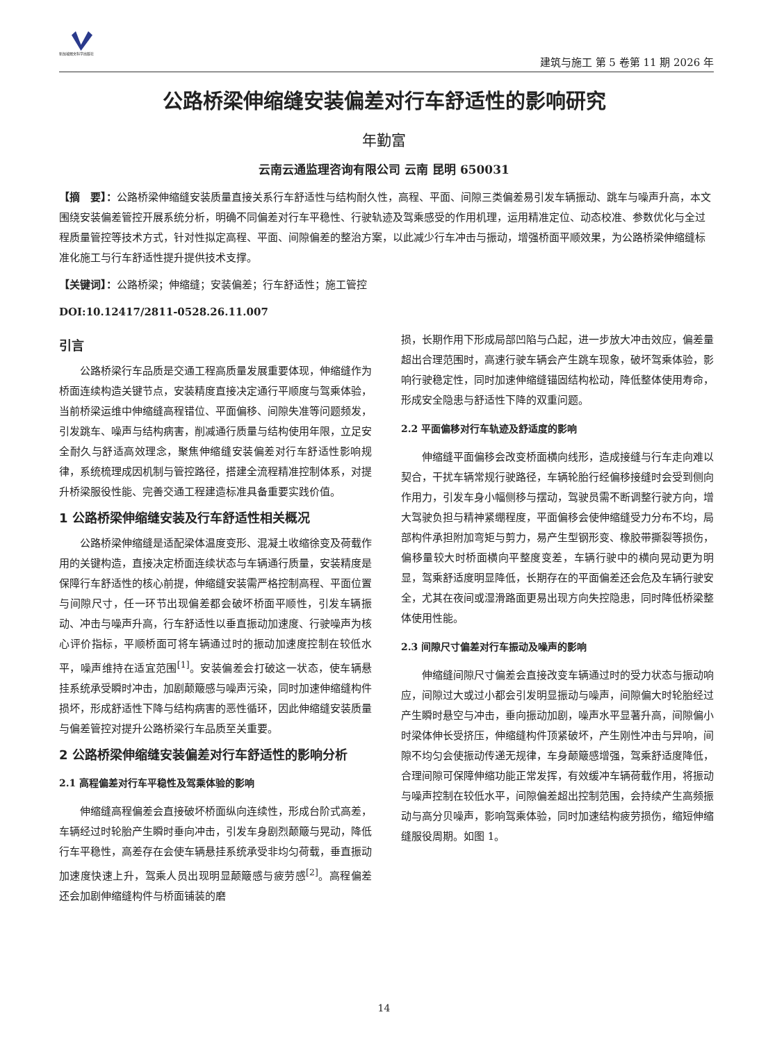新加坡图文科学出版社
建筑与施工 第 5 卷第 11 期 2026 年
公路桥梁伸缩缝安装偏差对行车舒适性的影响研究
年勤富
云南云通监理咨询有限公司 云南 昆明 650031
【摘　要】：公路桥梁伸缩缝安装质量直接关系行车舒适性与结构耐久性，高程、平面、间隙三类偏差易引发车辆振动、跳车与噪声升高，本文围绕安装偏差管控开展系统分析，明确不同偏差对行车平稳性、行驶轨迹及驾乘感受的作用机理，运用精准定位、动态校准、参数优化与全过程质量管控等技术方式，针对性拟定高程、平面、间隙偏差的整治方案，以此减少行车冲击与振动，增强桥面平顺效果，为公路桥梁伸缩缝标准化施工与行车舒适性提升提供技术支撑。
【关键词】：公路桥梁；伸缩缝；安装偏差；行车舒适性；施工管控
DOI:10.12417/2811-0528.26.11.007
引言
公路桥梁行车品质是交通工程高质量发展重要体现，伸缩缝作为桥面连续构造关键节点，安装精度直接决定通行平顺度与驾乘体验，当前桥梁运维中伸缩缝高程错位、平面偏移、间隙失准等问题频发，引发跳车、噪声与结构病害，削减通行质量与结构使用年限，立足安全耐久与舒适高效理念，聚焦伸缩缝安装偏差对行车舒适性影响规律，系统梳理成因机制与管控路径，搭建全流程精准控制体系，对提升桥梁服役性能、完善交通工程建造标准具备重要实践价值。
1 公路桥梁伸缩缝安装及行车舒适性相关概况
公路桥梁伸缩缝是适配梁体温度变形、混凝土收缩徐变及荷载作用的关键构造，直接决定桥面连续状态与车辆通行质量，安装精度是保障行车舒适性的核心前提，伸缩缝安装需严格控制高程、平面位置与间隙尺寸，任一环节出现偏差都会破坏桥面平顺性，引发车辆振动、冲击与噪声升高，行车舒适性以垂直振动加速度、行驶噪声为核心评价指标，平顺桥面可将车辆通过时的振动加速度控制在较低水平，噪声维持在适宜范围<sup>[1]</sup>。安装偏差会打破这一状态，使车辆悬挂系统承受瞬时冲击，加剧颠簸感与噪声污染，同时加速伸缩缝构件损坏，形成舒适性下降与结构病害的恶性循环，因此伸缩缝安装质量与偏差管控对提升公路桥梁行车品质至关重要。
2 公路桥梁伸缩缝安装偏差对行车舒适性的影响分析
2.1 高程偏差对行车平稳性及驾乘体验的影响
伸缩缝高程偏差会直接破坏桥面纵向连续性，形成台阶式高差，车辆经过时轮胎产生瞬时垂向冲击，引发车身剧烈颠簸与晃动，降低行车平稳性，高差存在会使车辆悬挂系统承受非均匀荷载，垂直振动加速度快速上升，驾乘人员出现明显颠簸感与疲劳感<sup>[2]</sup>。高程偏差还会加剧伸缩缝构件与桥面铺装的磨
损，长期作用下形成局部凹陷与凸起，进一步放大冲击效应，偏差量超出合理范围时，高速行驶车辆会产生跳车现象，破坏驾乘体验，影响行驶稳定性，同时加速伸缩缝锚固结构松动，降低整体使用寿命，形成安全隐患与舒适性下降的双重问题。
2.2 平面偏移对行车轨迹及舒适度的影响
伸缩缝平面偏移会改变桥面横向线形，造成接缝与行车走向难以契合，干扰车辆常规行驶路径，车辆轮胎行经偏移接缝时会受到侧向作用力，引发车身小幅侧移与摆动，驾驶员需不断调整行驶方向，增大驾驶负担与精神紧绷程度，平面偏移会使伸缩缝受力分布不均，局部构件承担附加弯矩与剪力，易产生型钢形变、橡胶带撕裂等损伤，偏移量较大时桥面横向平整度变差，车辆行驶中的横向晃动更为明显，驾乘舒适度明显降低，长期存在的平面偏差还会危及车辆行驶安全，尤其在夜间或湿滑路面更易出现方向失控隐患，同时降低桥梁整体使用性能。
2.3 间隙尺寸偏差对行车振动及噪声的影响
伸缩缝间隙尺寸偏差会直接改变车辆通过时的受力状态与振动响应，间隙过大或过小都会引发明显振动与噪声，间隙偏大时轮胎经过产生瞬时悬空与冲击，垂向振动加剧，噪声水平显著升高，间隙偏小时梁体伸长受挤压，伸缩缝构件顶紧破坏，产生刚性冲击与异响，间隙不均匀会使振动传递无规律，车身颠簸感增强，驾乘舒适度降低，合理间隙可保障伸缩功能正常发挥，有效缓冲车辆荷载作用，将振动与噪声控制在较低水平，间隙偏差超出控制范围，会持续产生高频振动与高分贝噪声，影响驾乘体验，同时加速结构疲劳损伤，缩短伸缩缝服役周期。如图 1。
14